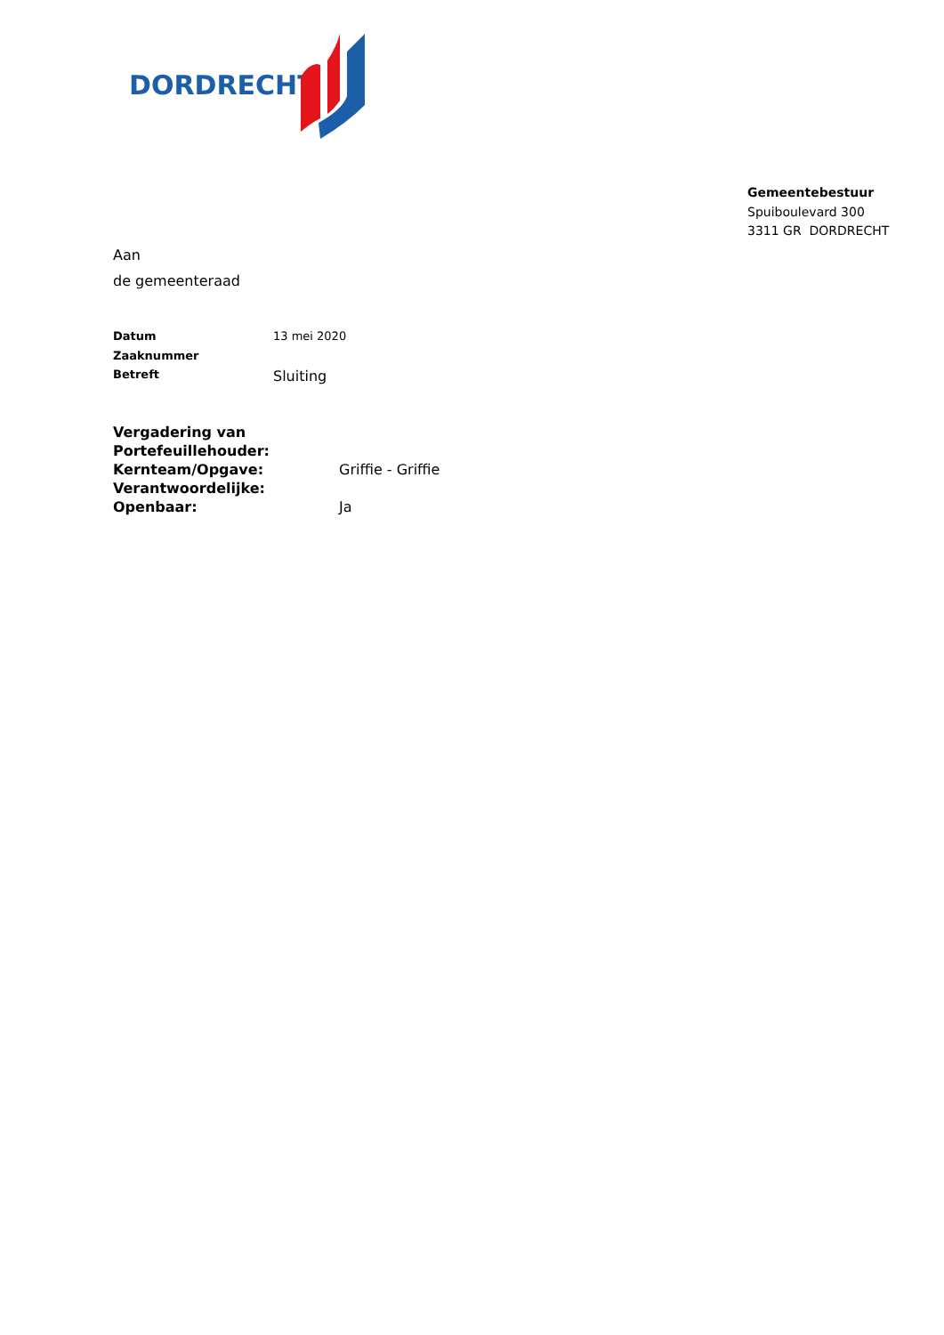DORDRECHT
Gemeentebestuur
Spuiboulevard 300
3311 GR DORDRECHT
Aan
de gemeenteraad
Datum 13 mei 2020
Zaaknummer
Betreft Sluiting
Vergadering van
Portefeuillehouder:
Kernteam/Opgave: Griffie - Griffie
Verantwoordelijke:
Openbaar: Ja